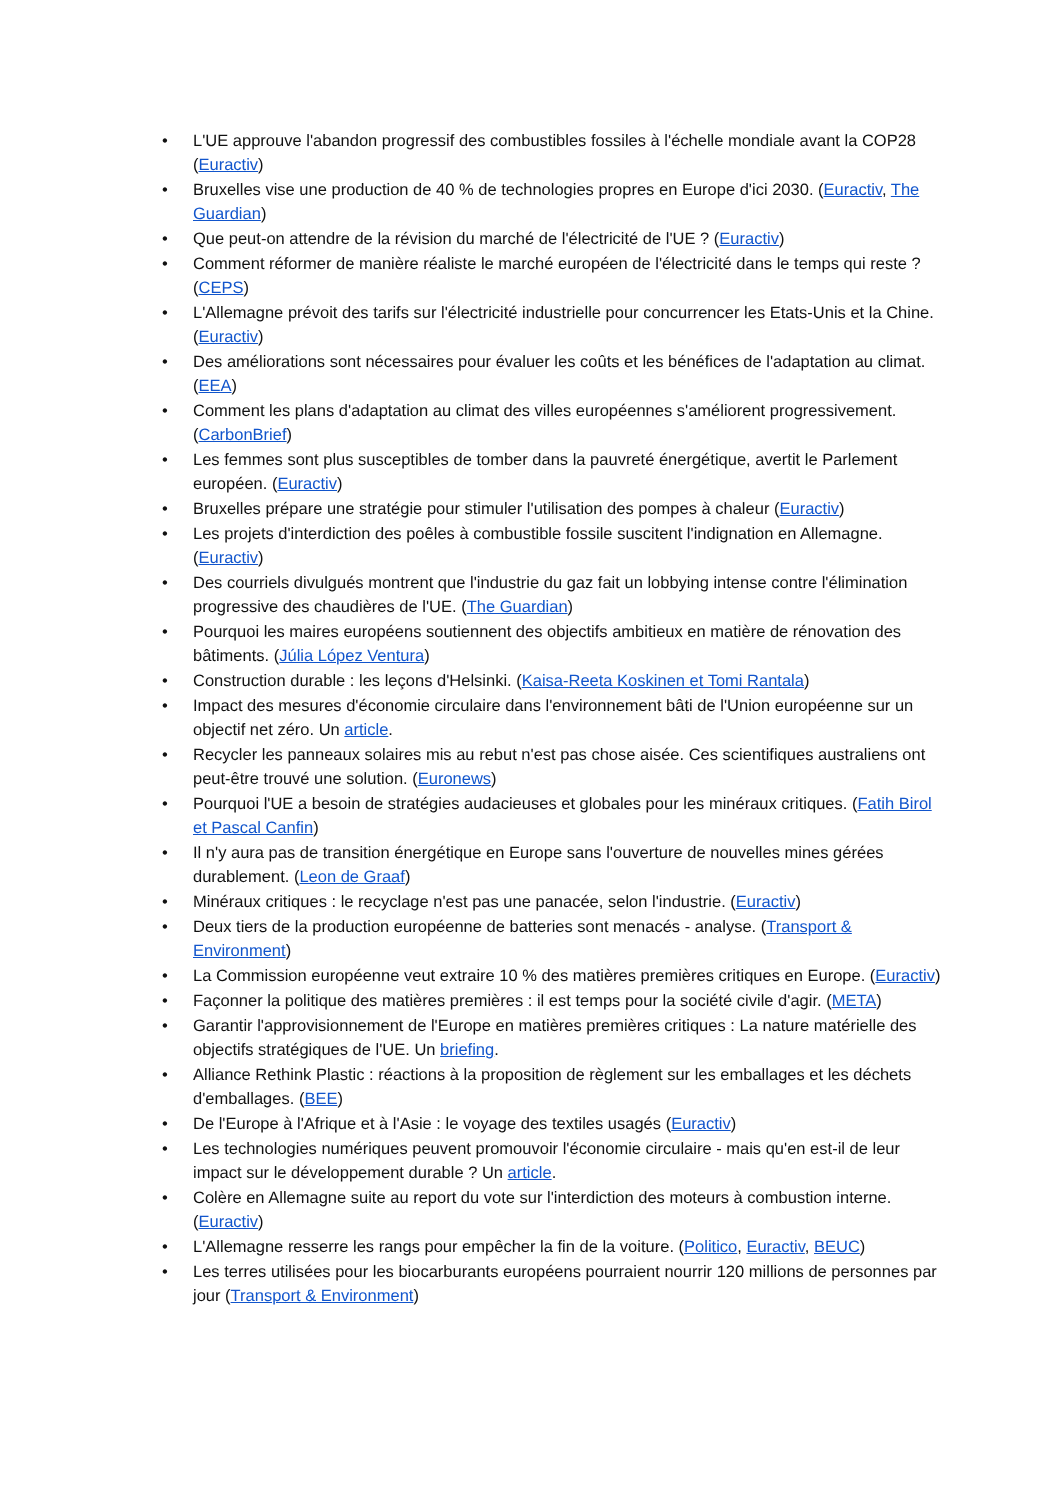• L'UE approuve l'abandon progressif des combustibles fossiles à l'échelle mondiale avant la COP28 (Euractiv)
• Bruxelles vise une production de 40 % de technologies propres en Europe d'ici 2030. (Euractiv, The Guardian)
• Que peut-on attendre de la révision du marché de l'électricité de l'UE ? (Euractiv)
• Comment réformer de manière réaliste le marché européen de l'électricité dans le temps qui reste ? (CEPS)
• L'Allemagne prévoit des tarifs sur l'électricité industrielle pour concurrencer les Etats-Unis et la Chine. (Euractiv)
• Des améliorations sont nécessaires pour évaluer les coûts et les bénéfices de l'adaptation au climat. (EEA)
• Comment les plans d'adaptation au climat des villes européennes s'améliorent progressivement. (CarbonBrief)
• Les femmes sont plus susceptibles de tomber dans la pauvreté énergétique, avertit le Parlement européen. (Euractiv)
• Bruxelles prépare une stratégie pour stimuler l'utilisation des pompes à chaleur (Euractiv)
• Les projets d'interdiction des poêles à combustible fossile suscitent l'indignation en Allemagne. (Euractiv)
• Des courriels divulgués montrent que l'industrie du gaz fait un lobbying intense contre l'élimination progressive des chaudières de l'UE. (The Guardian)
• Pourquoi les maires européens soutiennent des objectifs ambitieux en matière de rénovation des bâtiments. (Júlia López Ventura)
• Construction durable : les leçons d'Helsinki. (Kaisa-Reeta Koskinen et Tomi Rantala)
• Impact des mesures d'économie circulaire dans l'environnement bâti de l'Union européenne sur un objectif net zéro. Un article.
• Recycler les panneaux solaires mis au rebut n'est pas chose aisée. Ces scientifiques australiens ont peut-être trouvé une solution. (Euronews)
• Pourquoi l'UE a besoin de stratégies audacieuses et globales pour les minéraux critiques. (Fatih Birol et Pascal Canfin)
• Il n'y aura pas de transition énergétique en Europe sans l'ouverture de nouvelles mines gérées durablement. (Leon de Graaf)
• Minéraux critiques : le recyclage n'est pas une panacée, selon l'industrie. (Euractiv)
• Deux tiers de la production européenne de batteries sont menacés - analyse. (Transport & Environment)
• La Commission européenne veut extraire 10 % des matières premières critiques en Europe. (Euractiv)
• Façonner la politique des matières premières : il est temps pour la société civile d'agir. (META)
• Garantir l'approvisionnement de l'Europe en matières premières critiques : La nature matérielle des objectifs stratégiques de l'UE. Un briefing.
• Alliance Rethink Plastic : réactions à la proposition de règlement sur les emballages et les déchets d'emballages. (BEE)
• De l'Europe à l'Afrique et à l'Asie : le voyage des textiles usagés (Euractiv)
• Les technologies numériques peuvent promouvoir l'économie circulaire - mais qu'en est-il de leur impact sur le développement durable ? Un article.
• Colère en Allemagne suite au report du vote sur l'interdiction des moteurs à combustion interne. (Euractiv)
• L'Allemagne resserre les rangs pour empêcher la fin de la voiture. (Politico, Euractiv, BEUC)
• Les terres utilisées pour les biocarburants européens pourraient nourrir 120 millions de personnes par jour (Transport & Environment)